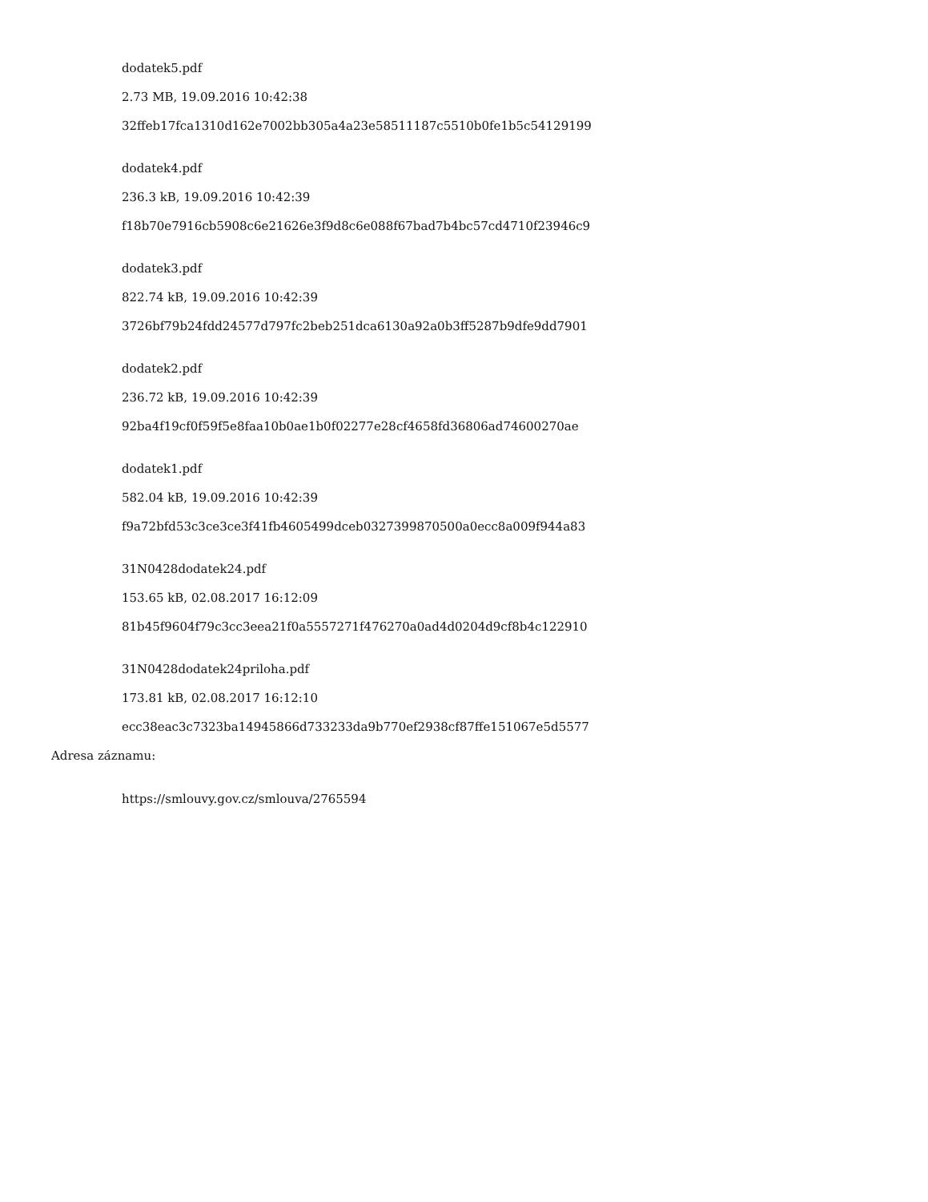dodatek5.pdf
2.73 MB, 19.09.2016 10:42:38
32ffeb17fca1310d162e7002bb305a4a23e58511187c5510b0fe1b5c54129199
dodatek4.pdf
236.3 kB, 19.09.2016 10:42:39
f18b70e7916cb5908c6e21626e3f9d8c6e088f67bad7b4bc57cd4710f23946c9
dodatek3.pdf
822.74 kB, 19.09.2016 10:42:39
3726bf79b24fdd24577d797fc2beb251dca6130a92a0b3ff5287b9dfe9dd7901
dodatek2.pdf
236.72 kB, 19.09.2016 10:42:39
92ba4f19cf0f59f5e8faa10b0ae1b0f02277e28cf4658fd36806ad74600270ae
dodatek1.pdf
582.04 kB, 19.09.2016 10:42:39
f9a72bfd53c3ce3ce3f41fb4605499dceb0327399870500a0ecc8a009f944a83
31N0428dodatek24.pdf
153.65 kB, 02.08.2017 16:12:09
81b45f9604f79c3cc3eea21f0a5557271f476270a0ad4d0204d9cf8b4c122910
31N0428dodatek24priloha.pdf
173.81 kB, 02.08.2017 16:12:10
ecc38eac3c7323ba14945866d733233da9b770ef2938cf87ffe151067e5d5577
Adresa záznamu:
https://smlouvy.gov.cz/smlouva/2765594